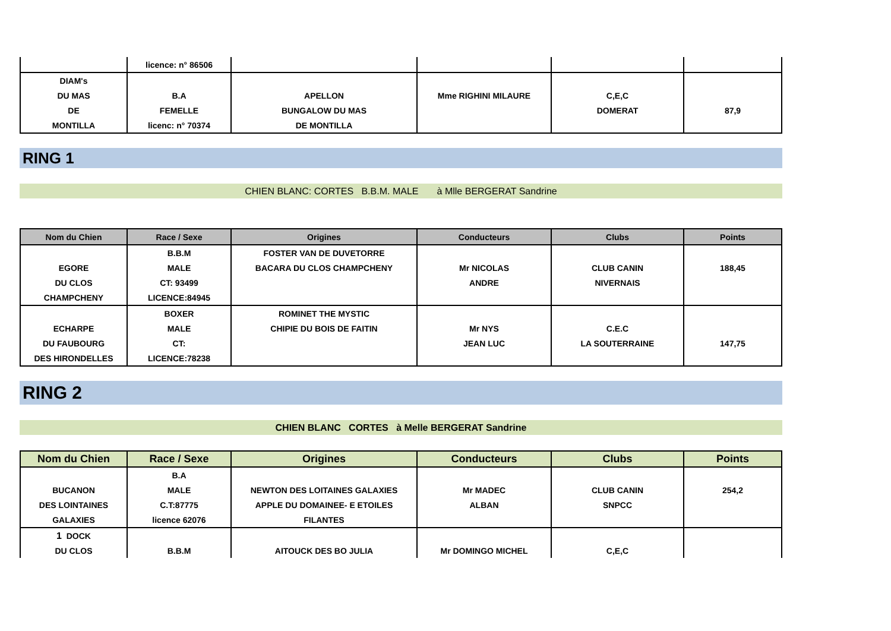| | licence: n° 86506 | | | | |
| DIAM's | | | | | |
| DU MAS | B.A | APELLON | Mme RIGHINI MILAURE | C,E,C | |
| DE | FEMELLE | BUNGALOW DU MAS | | DOMERAT | 87,9 |
| MONTILLA | licenc: n° 70374 | DE MONTILLA | | | |
RING 1
CHIEN BLANC: CORTES B.B.M. MALE à Mlle BERGERAT Sandrine
| Nom du Chien | Race / Sexe | Origines | Conducteurs | Clubs | Points |
| --- | --- | --- | --- | --- | --- |
| | B.B.M | FOSTER VAN DE DUVETORRE | | | |
| EGORE | MALE | BACARA DU CLOS CHAMPCHENY | Mr NICOLAS | CLUB CANIN | 188,45 |
| DU CLOS | CT: 93499 | | ANDRE | NIVERNAIS | |
| CHAMPCHENY | LICENCE:84945 | | | | |
| | BOXER | ROMINET THE MYSTIC | | | |
| ECHARPE | MALE | CHIPIE DU BOIS DE FAITIN | Mr NYS | C.E.C | |
| DU FAUBOURG | CT: | | JEAN LUC | LA SOUTERRAINE | 147,75 |
| DES HIRONDELLES | LICENCE:78238 | | | | |
RING 2
CHIEN BLANC CORTES à Melle BERGERAT Sandrine
| Nom du Chien | Race / Sexe | Origines | Conducteurs | Clubs | Points |
| --- | --- | --- | --- | --- | --- |
| | B.A | | | | |
| BUCANON | MALE | NEWTON DES LOITAINES GALAXIES | Mr MADEC | CLUB CANIN | 254,2 |
| DES LOINTAINES | C.T:87775 | APPLE DU DOMAINEE- E ETOILES | ALBAN | SNPCC | |
| GALAXIES | licence 62076 | FILANTES | | | |
| 1 DOCK | | | | | |
| DU CLOS | B.B.M | AITOUCK DES BO JULIA | Mr DOMINGO MICHEL | C,E,C | |